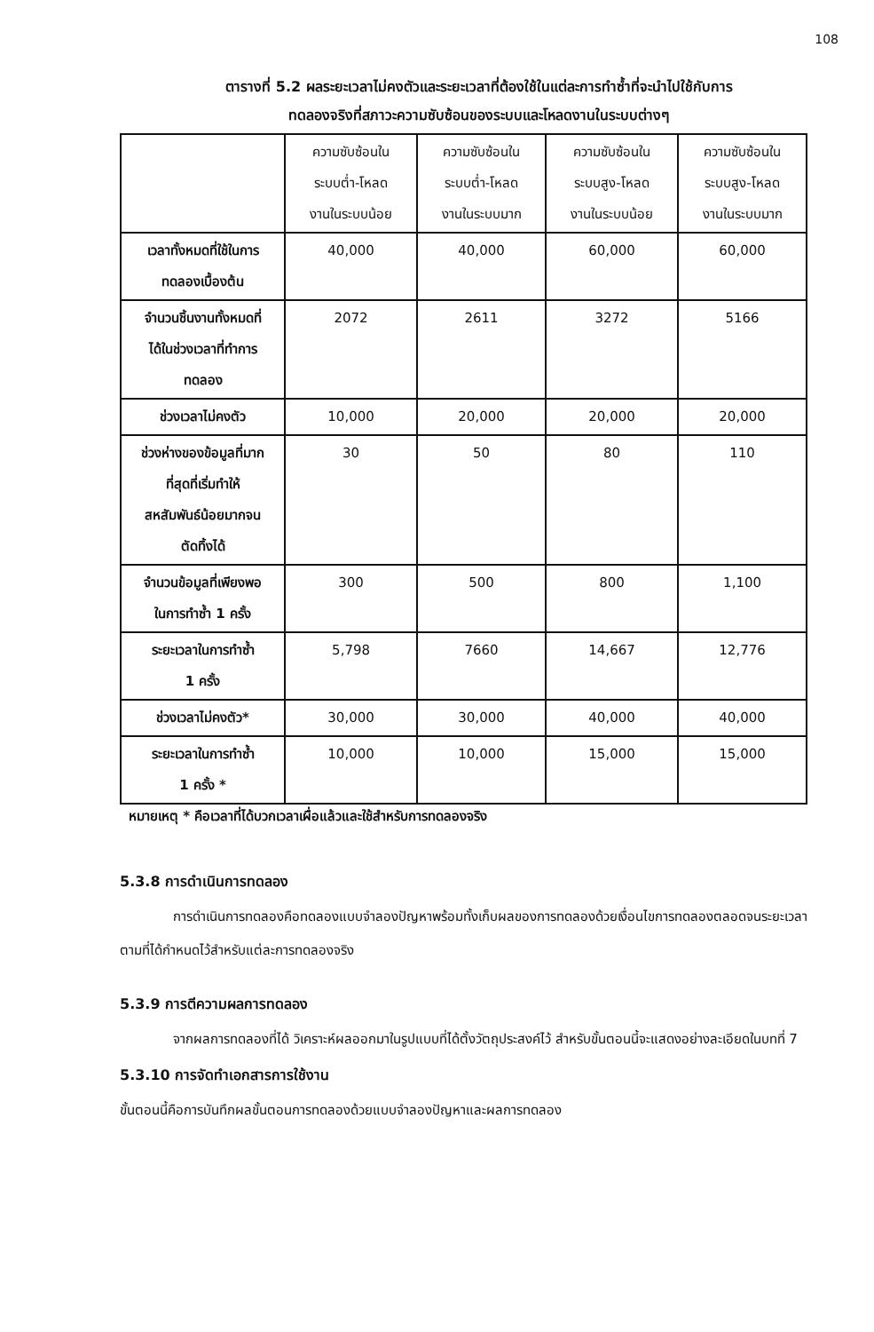108
ตารางที่ 5.2 ผลระยะเวลาไม่คงตัวและระยะเวลาที่ต้องใช้ในแต่ละการทำซ้ำที่จะนำไปใช้กับการ
ทดลองจริงที่สภาวะความซับซ้อนของระบบและโหลดงานในระบบต่างๆ
| | ความซับซ้อนใน ระบบต่ำ-โหลด งานในระบบน้อย | ความซับซ้อนใน ระบบต่ำ-โหลด งานในระบบมาก | ความซับซ้อนใน ระบบสูง-โหลด งานในระบบน้อย | ความซับซ้อนใน ระบบสูง-โหลด งานในระบบมาก |
| --- | --- | --- | --- | --- |
| เวลาทั้งหมดที่ใช้ในการ ทดลองเบื้องต้น | 40,000 | 40,000 | 60,000 | 60,000 |
| จำนวนชิ้นงานทั้งหมดที่ ได้ในช่วงเวลาที่ทำการ ทดลอง | 2072 | 2611 | 3272 | 5166 |
| ช่วงเวลาไม่คงตัว | 10,000 | 20,000 | 20,000 | 20,000 |
| ช่วงห่างของข้อมูลที่มาก ที่สุดที่เริ่มทำให้ สหสัมพันธ์น้อยมากจน ตัดทิ้งได้ | 30 | 50 | 80 | 110 |
| จำนวนข้อมูลที่เพียงพอ ในการทำซ้ำ 1 ครั้ง | 300 | 500 | 800 | 1,100 |
| ระยะเวลาในการทำซ้ำ 1 ครั้ง | 5,798 | 7660 | 14,667 | 12,776 |
| ช่วงเวลาไม่คงตัว* | 30,000 | 30,000 | 40,000 | 40,000 |
| ระยะเวลาในการทำซ้ำ 1 ครั้ง * | 10,000 | 10,000 | 15,000 | 15,000 |
หมายเหตุ * คือเวลาที่ได้บวกเวลาเผื่อแล้วและใช้สำหรับการทดลองจริง
5.3.8 การดำเนินการทดลอง
การดำเนินการทดลองคือทดลองแบบจำลองปัญหาพร้อมทั้งเก็บผลของการทดลองด้วยเงื่อนไขการทดลองตลอดจนระยะเวลาตามที่ได้กำหนดไว้สำหรับแต่ละการทดลองจริง
5.3.9 การตีความผลการทดลอง
จากผลการทดลองที่ได้ วิเคราะห์ผลออกมาในรูปแบบที่ได้ตั้งวัตถุประสงค์ไว้ สำหรับขั้นตอนนี้จะแสดงอย่างละเอียดในบทที่ 7
5.3.10 การจัดทำเอกสารการใช้งาน
ขั้นตอนนี้คือการบันทึกผลขั้นตอนการทดลองด้วยแบบจำลองปัญหาและผลการทดลอง